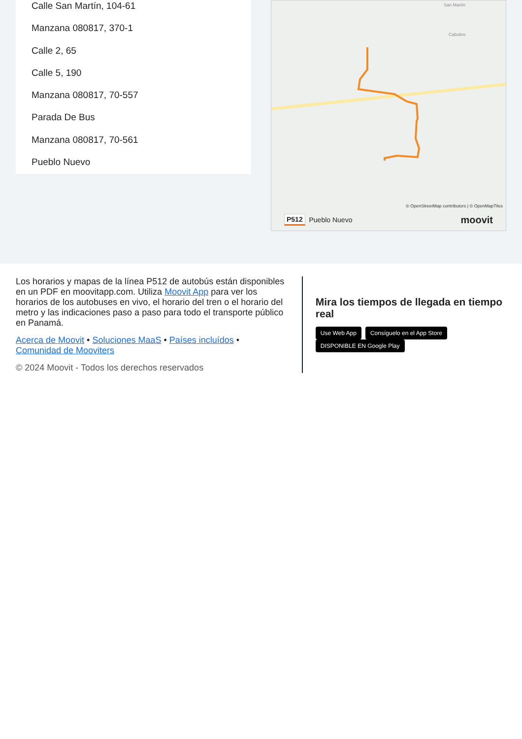Calle San Martín, 104-61
Manzana 080817, 370-1
Calle 2, 65
Calle 5, 190
Manzana 080817, 70-557
Parada De Bus
Manzana 080817, 70-561
Pueblo Nuevo
Cabobre
San Martín
© OpenStreetMap contributors | © OpenMapTiles
P512 Pueblo Nuevo moovit
Los horarios y mapas de la línea P512 de autobús están disponibles en un PDF en moovitapp.com. Utiliza Moovit App para ver los horarios de los autobuses en vivo, el horario del tren o el horario del metro y las indicaciones paso a paso para todo el transporte público en Panamá.
Acerca de Moovit • Soluciones MaaS • Países incluídos • Comunidad de Mooviters
© 2024 Moovit - Todos los derechos reservados
Mira los tiempos de llegada en tiempo real
Use Web App Consíguelo en el App Store DISPONIBLE EN Google Play